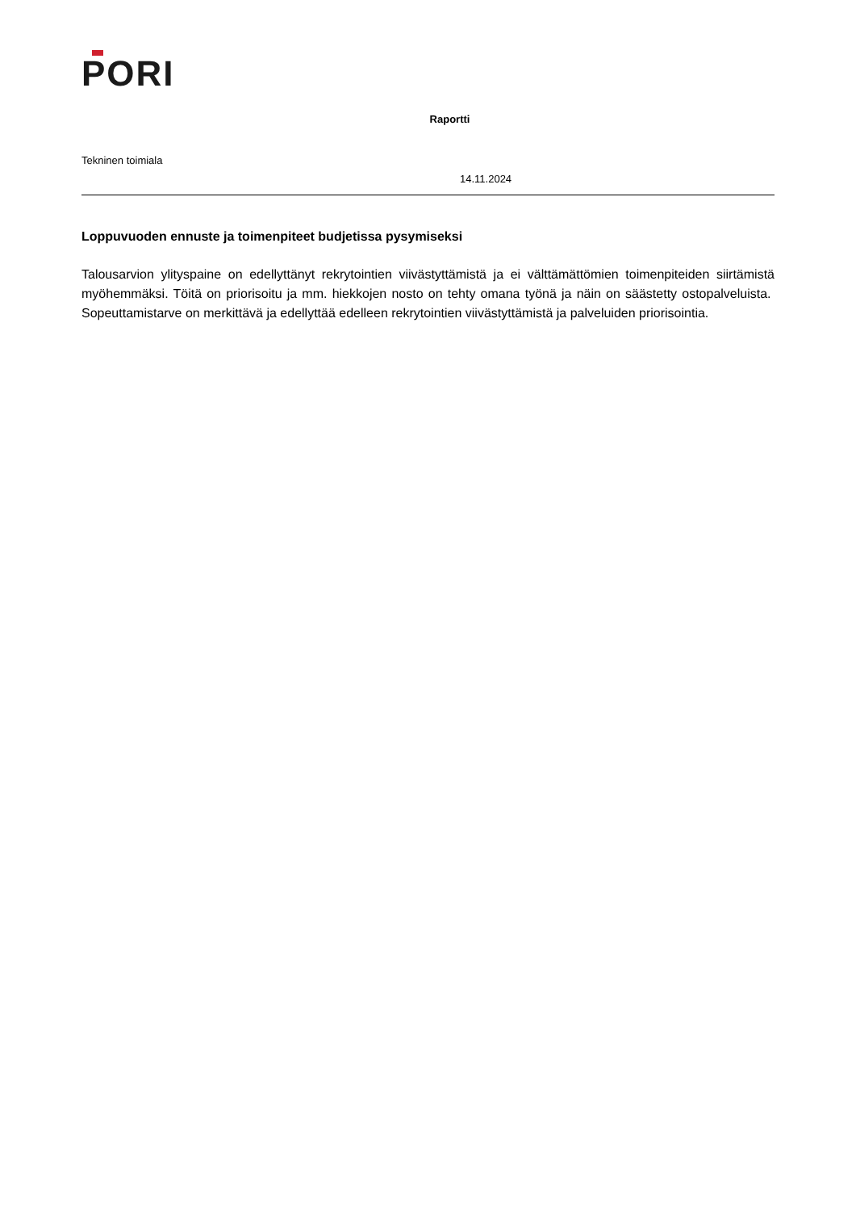PORI
Raportti
Tekninen toimiala
14.11.2024
Loppuvuoden ennuste ja toimenpiteet budjetissa pysymiseksi
Talousarvion ylityspaine on edellyttänyt rekrytointien viivästyttämistä ja ei välttämättömien toimenpiteiden siirtämistä myöhemmäksi. Töitä on priorisoitu ja mm. hiekkojen nosto on tehty omana työnä ja näin on säästetty ostopalveluista. Sopeuttamistarve on merkittävä ja edellyttää edelleen rekrytointien viivästyttämistä ja palveluiden priorisointia.